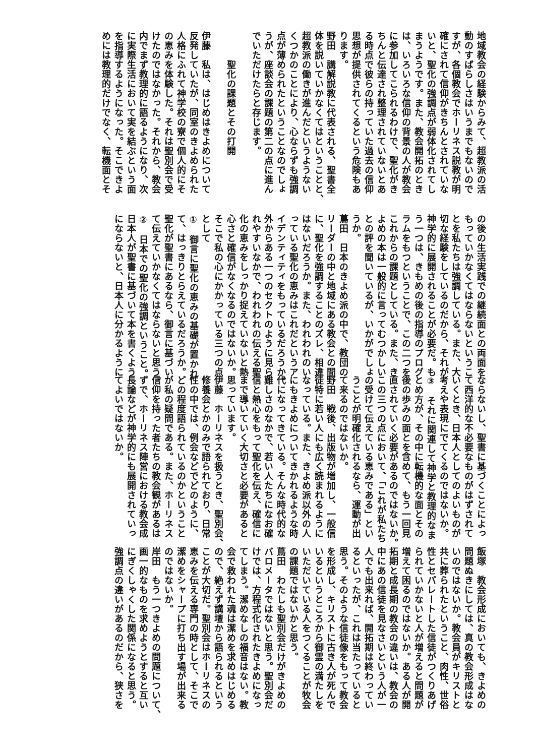地域教会の経験からみて、超教派の活
動のすばらしさはいうまでもないので
すが、各個教会でホーリネス説教が明
確にされて信仰がきちんとされていな
いと、聖化の強調点が弱体化されてし
まうようです。また、教会開拓のとき
は、いろいろな信仰の背景の人が教会
に参加してこられるわけで、聖化がき
ちんと伝達され整理されていないとあ
る時点で彼らの持っていた過去の信仰
思想が提供されてくるという危険もあ
ります。
野田　講解説教に代表される、聖書全
体を説いていかなくてはということと、
超教派の働きが進んだというようない
くつかのことにより、心ならずも強調
点が薄められたということなのでしょ
うが、座談会の課題の第二の点に進ん
でいただけたらと存じます。
　
　　　聖化の課題とその打開
　
伊藤　私は、はじめはきよめについて
反発していたが、同室のきよめられた
人格にふれて神学校の寮で個人的にそ
の恵みを体験した。それは聖別会で受
けたのではなかった。それから、教会
内でまず教理的に語るようになり、次
に実際生活において実を結ぶという面
を指導するようになった。そこできよ
めには教理的だけでなく、転機面とそ
の後の生活実践での継続面との両面を
もっていかなくてはならないというこ
とを私たちは強調している。また、大
切な経験をしているのだから、それが
神学的に展開されることが必要だ。も
う一つは、きもめの後の指導のプログ
ラムをもつということで、この二つを
これからの課題としている。また、き
よめの本は一般的に言ってむつかしい
との評を聞いているが、いかがでしょ
うか。
蔦田　日本のきよめ派の中で、教団の
リーダーの中と地域にある教会との間
に、聖化を強調することのズレ、相違
はないだろうか。また、われわれのい
っている聖化の恵みはこれだというア
イデンティティをもっているだろうか。
外からある一つのセクトのように見ら
れやすいなかで、われわれの伝える聖
化の恵みをしっかり捉えていないと熱
心さと確信がなくなるのではないか。
そこで私の心にかかっている三つの点
として
①　御言に聖化の恵みの基礎が置かれ
て、はっきりとらえているだろうか。
聖化が聖書にあるなら、御言に基づい
て伝えていかなくてはならないと思う。
②　日本での聖化の強調ということ。
日本人が聖書に基づいて本を書くよう
にならないと、日本人に分かるように
ならないし、聖書に基づくことによっ
て西洋的な不必要なものがはずされて
いくとき、日本人としてのよいものが
考えや表現にでてくるのではないか。
③　それに関連して神学と教理的なま
とめ方が、その中に転機的な面とその
後の歩みの面とを含めて、もう一回見
直されていく必要があるのではないか。
この三つの点において、「これが私たち
の受けて伝えている恵みである」とい
うことが明確化されるなら、運動が出
て来るのではないか。
野田　戦後、出版物が増加し、一般信
徒特に若い人にも広く読まれるように
なっている。また、きよめ派以外の人
にもきよめについてきかれるような時
代になってきている。そんな時代的な
難しさのなかで、若い人たちになお確
信と熱心をもって聖化を伝え、確信に
まで導いていく大切さと必要があると
思っています。
伊藤　ホーリネスを扱うとき、聖別会、
修養会とかのみで語られており、日常
性の中では、例会などでどのように、
どの程度語られているのかということ
が私の疑問である。また、ホーリネス
信仰を持った者たちの教会観があるは
ずで、ホーリネス陣営における教会成
長論などが神学的にも展開されていっ
てよいではないか。
飯塚　教会形成においても、きよめの
問題ぬきにしては、真の教会形成はな
いのではないか。教会員がキリストと
共に葬られたということ、肉性、世俗
性とセパレートした信徒がつくりあげ
られていかないと人が増えると問題が
増えて困るのではないか。ある人が開
拓期と成長期の教会の違いは、教会の
中にあの信徒を見なさいという人が一
人でも出来れば、開拓期は終わってい
るといったが、これは当たっていると
思う。そのような信徒像をもって教会
を形成し、キリストに古き人が死んで
いるというところから御霊の満たしを
いただいている人をつくることが牧会
の課題ではないかと思う。
蔦田　わたしも聖別会だけがきよめの
バロメータではないと思う。聖別会だ
けでは、方程式化されたきよめになっ
てしまう。潔めなしの福音はない。教
会で救われた魂は潔めを求めはじめる
ので、絶えず講壇から語られるという
ことが大切だ。聖別会はホーリネスの
恵みを伝える専門の時として、そこで
潔めをシャープに打ち出す場が出来る
のではないか。
岸田　もう一つきよめの問題について、
画一的なものを求めようとすると互い
にぎくしゃくした関係になると思う。
強調点の違いがあるのだから、狭さを